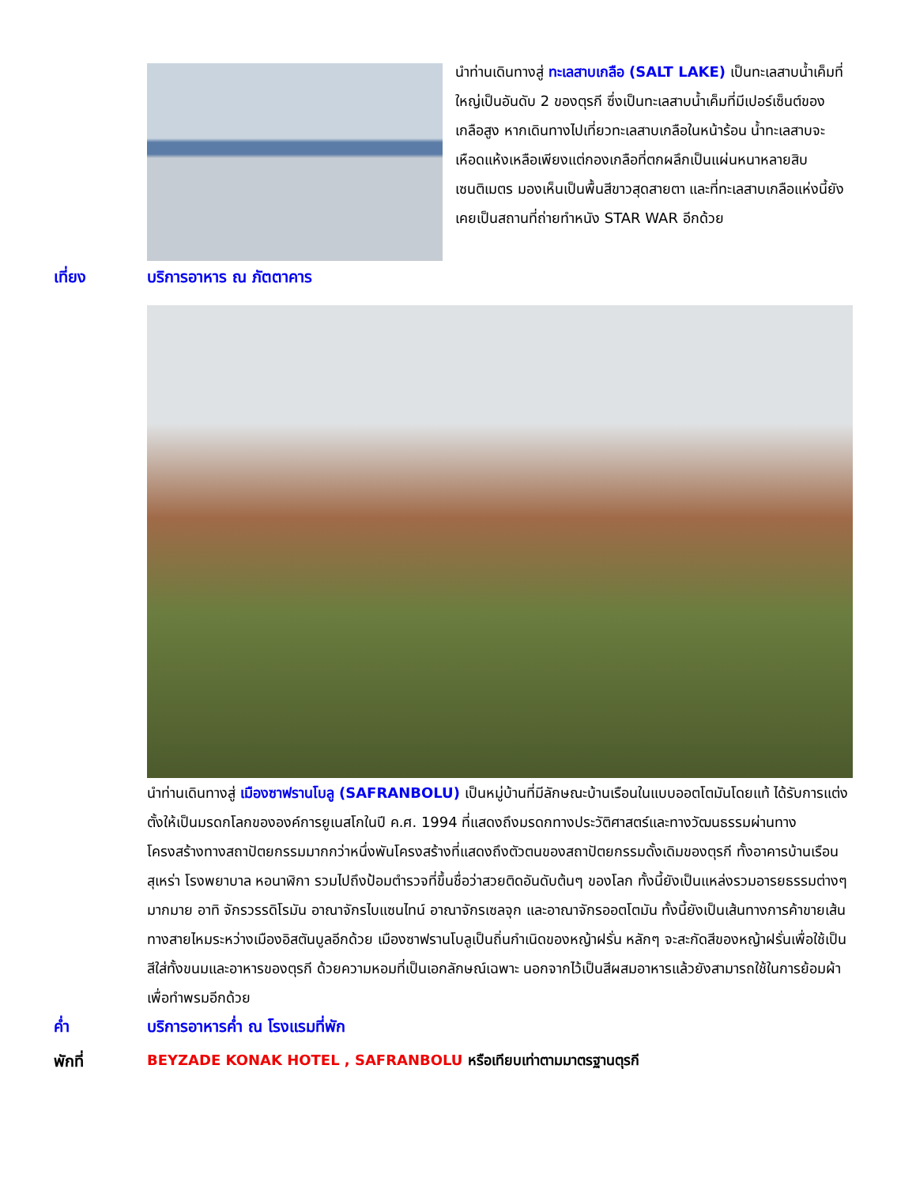นำท่านเดินทางสู่ ทะเลสาบเกลือ (SALT LAKE) เป็นทะเลสาบน้ำเค็มที่ใหญ่เป็นอันดับ 2 ของตุรกี ซึ่งเป็นทะเลสาบน้ำเค็มที่มีเปอร์เซ็นต์ของเกลือสูง หากเดินทางไปเที่ยวทะเลสาบเกลือในหน้าร้อน น้ำทะเลสาบจะเหือดแห้งเหลือเพียงแต่กองเกลือที่ตกผลึกเป็นแผ่นหนาหลายสิบเซนติเมตร มองเห็นเป็นพื้นสีขาวสุดสายตา และที่ทะเลสาบเกลือแห่งนี้ยังเคยเป็นสถานที่ถ่ายทำหนัง STAR WAR อีกด้วย
เที่ยง บริการอาหาร ณ ภัตตาคาร
นำท่านเดินทางสู่ เมืองซาฟรานโบลู (SAFRANBOLU) เป็นหมู่บ้านที่มีลักษณะบ้านเรือนในแบบออตโตมันโดยแท้ ได้รับการแต่งตั้งให้เป็นมรดกโลกขององค์การยูเนสโกในปี ค.ศ. 1994 ที่แสดงถึงมรดกทางประวัติศาสตร์และทางวัฒนธรรมผ่านทางโครงสร้างทางสถาปัตยกรรมมากกว่าหนึ่งพันโครงสร้างที่แสดงถึงตัวตนของสถาปัตยกรรมดั้งเดิมของตุรกี ทั้งอาคารบ้านเรือน สุเหร่า โรงพยาบาล หอนาฬิกา รวมไปถึงป้อมตำรวจที่ขึ้นชื่อว่าสวยติดอันดับต้นๆ ของโลก ทั้งนี้ยังเป็นแหล่งรวมอารยธรรมต่างๆ มากมาย อาทิ จักรวรรดิโรมัน อาณาจักรไบแซนไทน์ อาณาจักรเซลจุก และอาณาจักรออตโตมัน ทั้งนี้ยังเป็นเส้นทางการค้าขายเส้นทางสายไหมระหว่างเมืองอิสตันบูลอีกด้วย เมืองซาฟรานโบลูเป็นถิ่นกำเนิดของหญ้าฝรั่น หลักๆ จะสะกัดสีของหญ้าฝรั่นเพื่อใช้เป็นสีใส่ทั้งขนมและอาหารของตุรกี ด้วยความหอมที่เป็นเอกลักษณ์เฉพาะ นอกจากไว้เป็นสีผสมอาหารแล้วยังสามารถใช้ในการย้อมผ้าเพื่อทำพรมอีกด้วย
ค่ำ บริการอาหารค่ำ ณ โรงแรมที่พัก
พักที่ BEYZADE KONAK HOTEL , SAFRANBOLU หรือเทียบเท่าตามมาตรฐานตุรกี